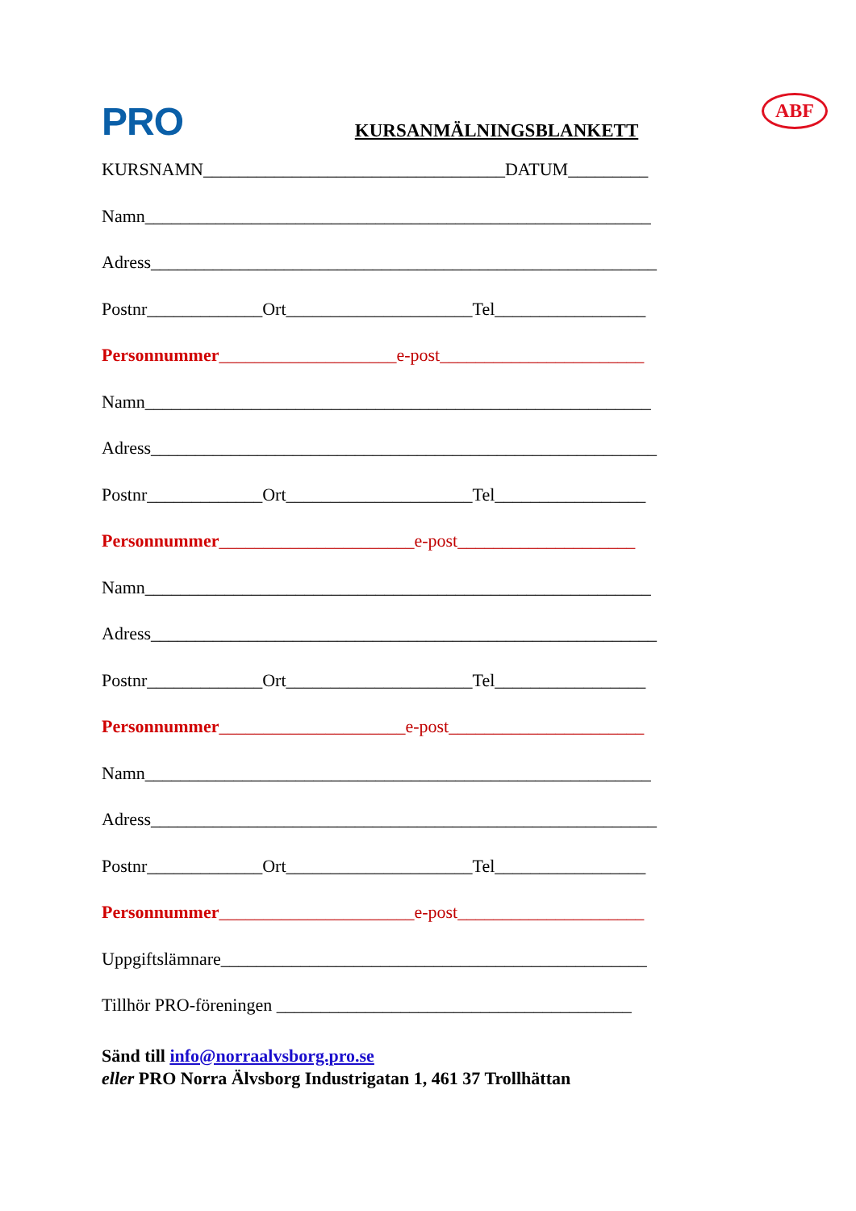PRO KURSANMÄLNINGSBLANKETT ABF
KURSNAMN__________________________________DATUM_________
Namn_________________________________________________________
Adress_________________________________________________________
Postnr_____________Ort_____________________Tel_________________
Personnummer____________________e-post_______________________
Namn_________________________________________________________
Adress_________________________________________________________
Postnr_____________Ort_____________________Tel_________________
Personnummer______________________e-post____________________
Namn_________________________________________________________
Adress_________________________________________________________
Postnr_____________Ort_____________________Tel_________________
Personnummer_____________________e-post______________________
Namn_________________________________________________________
Adress_________________________________________________________
Postnr_____________Ort_____________________Tel_________________
Personnummer______________________e-post_____________________
Uppgiftslämnare________________________________________________
Tillhör PRO-föreningen ________________________________________
Sänd till info@norraalvsborg.pro.se
eller PRO Norra Älvsborg Industrigatan 1, 461 37 Trollhättan